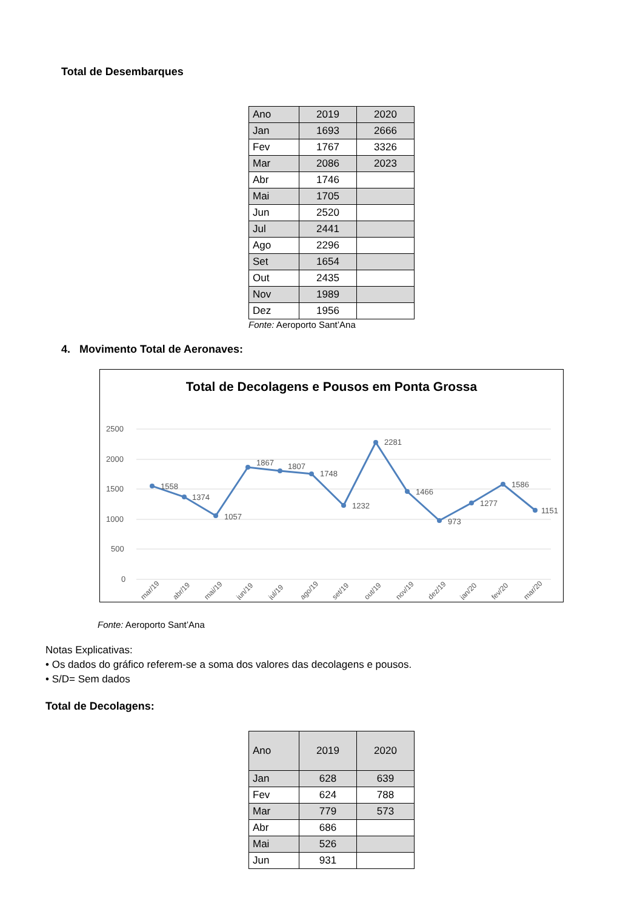Total de Desembarques
| Ano | 2019 | 2020 |
| Jan | 1693 | 2666 |
| Fev | 1767 | 3326 |
| Mar | 2086 | 2023 |
| Abr | 1746 | |
| Mai | 1705 | |
| Jun | 2520 | |
| Jul | 2441 | |
| Ago | 2296 | |
| Set | 1654 | |
| Out | 2435 | |
| Nov | 1989 | |
| Dez | 1956 | |
Fonte: Aeroporto Sant’Ana
4. Movimento Total de Aeronaves:
Total de Decolagens e Pousos em Ponta Grossa
2500
2000
1500
1000
500
0
1558
1374
1057
1867
1807
1748
1232
2281
1466
973
1277
1586
1151
mar/19
abr/19
mai/19
jun/19
jul/19
ago/19
set/19
out/19
nov/19
dez/19
jan/20
fev/20
mar/20
Fonte: Aeroporto Sant’Ana
Notas Explicativas:
• Os dados do gráfico referem-se a soma dos valores das decolagens e pousos.
• S/D= Sem dados
Total de Decolagens:
| Ano | 2019 | 2020 |
| Jan | 628 | 639 |
| Fev | 624 | 788 |
| Mar | 779 | 573 |
| Abr | 686 | |
| Mai | 526 | |
| Jun | 931 | |